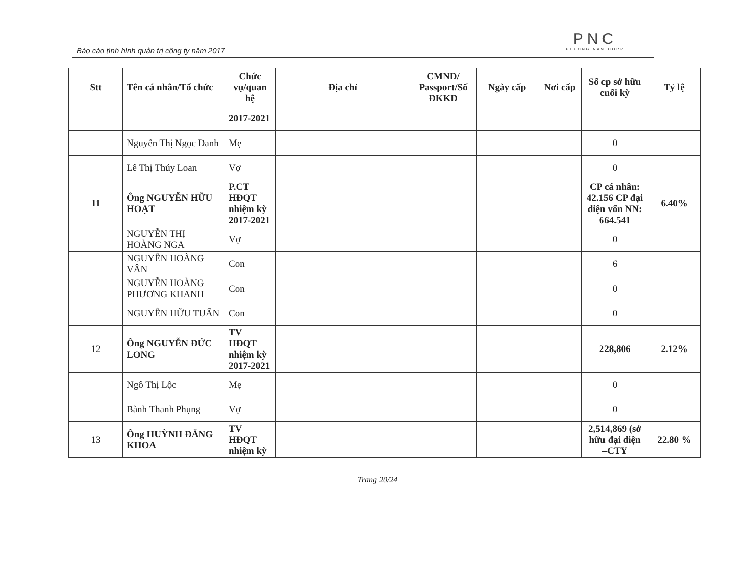Báo cáo tình hình quản trị công ty năm 2017
PNC
PHUONG NAM CORP
| Stt | Tên cá nhân/Tổ chức | Chức vụ/quan hệ | Địa chỉ | CMND/ Passport/Số ĐKKD | Ngày cấp | Nơi cấp | Số cp sở hữu cuối kỳ | Tỷ lệ |
| --- | --- | --- | --- | --- | --- | --- | --- | --- |
| | | 2017-2021 | | | | | | |
| | Nguyễn Thị Ngọc Danh | Mẹ | | | | | 0 | |
| | Lê Thị Thúy Loan | Vợ | | | | | 0 | |
| 11 | Ông NGUYỄN HỮU HOẠT | P.CT HĐQT nhiệm kỳ 2017-2021 | | | | | CP cá nhân: 42.156 CP đại diện vốn NN: 664.541 | 6.40% |
| | NGUYỄN THỊ HOÀNG NGA | Vợ | | | | | 0 | |
| | NGUYỄN HOÀNG VÂN | Con | | | | | 6 | |
| | NGUYỄN HOÀNG PHƯƠNG KHANH | Con | | | | | 0 | |
| | NGUYỄN HỮU TUẤN | Con | | | | | 0 | |
| 12 | Ông NGUYỄN ĐỨC LONG | TV HĐQT nhiệm kỳ 2017-2021 | | | | | 228,806 | 2.12% |
| | Ngô Thị Lộc | Mẹ | | | | | 0 | |
| | Bành Thanh Phụng | Vợ | | | | | 0 | |
| 13 | Ông HUỲNH ĐĂNG KHOA | TV HĐQT nhiệm kỳ | | | | | 2,514,869 (sở hữu đại diện –CTY | 22.80 % |
Trang 20/24